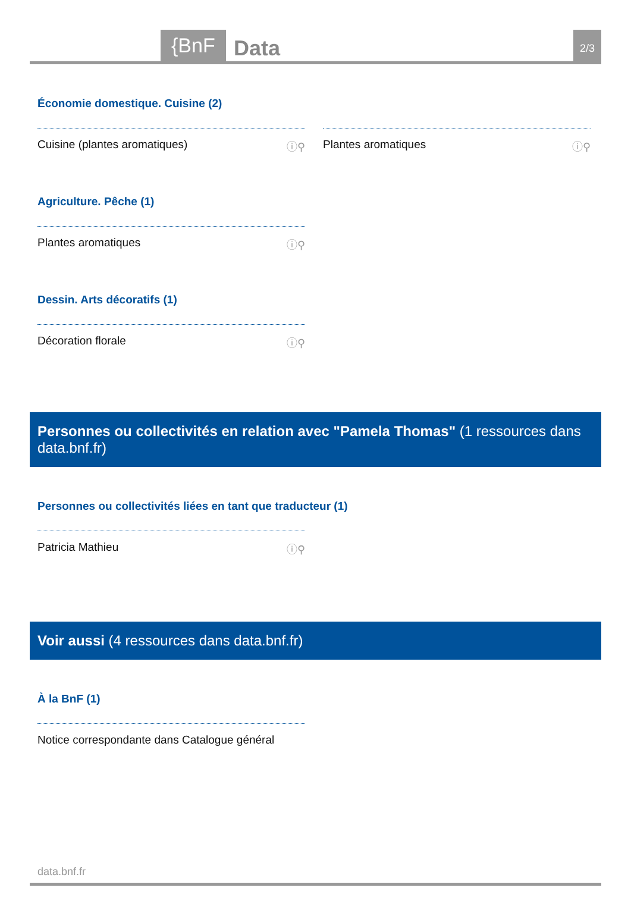{BnF Data 2/3
Économie domestique. Cuisine (2)
Cuisine (plantes aromatiques) ⓘ⚲ Plantes aromatiques ⓘ⚲
Agriculture. Pêche (1)
Plantes aromatiques ⓘ⚲
Dessin. Arts décoratifs (1)
Décoration florale ⓘ⚲
Personnes ou collectivités en relation avec "Pamela Thomas" (1 ressources dans data.bnf.fr)
Personnes ou collectivités liées en tant que traducteur (1)
Patricia Mathieu ⓘ⚲
Voir aussi (4 ressources dans data.bnf.fr)
À la BnF (1)
Notice correspondante dans Catalogue général
data.bnf.fr